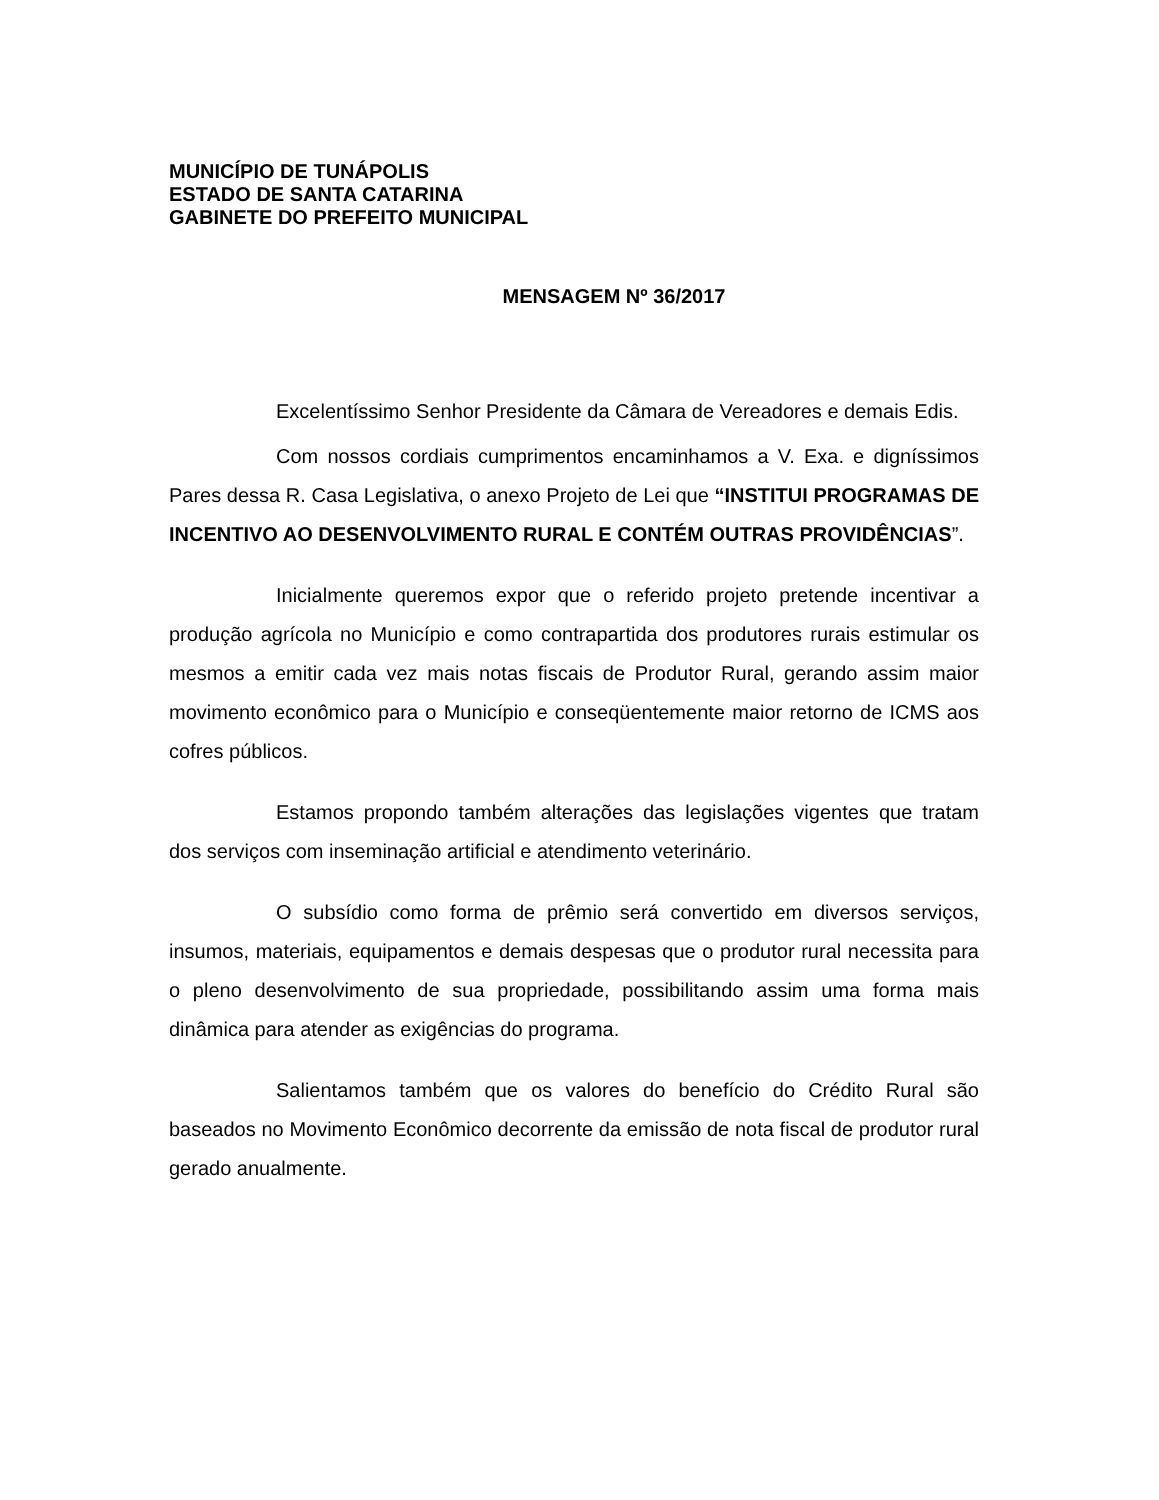MUNICÍPIO DE TUNÁPOLIS
ESTADO DE SANTA CATARINA
GABINETE DO PREFEITO MUNICIPAL
MENSAGEM Nº 36/2017
Excelentíssimo Senhor Presidente da Câmara de Vereadores e demais Edis.
Com nossos cordiais cumprimentos encaminhamos a V. Exa. e digníssimos Pares dessa R. Casa Legislativa, o anexo Projeto de Lei que “INSTITUI PROGRAMAS DE INCENTIVO AO DESENVOLVIMENTO RURAL E CONTÉM OUTRAS PROVIDÊNCIAS”.
Inicialmente queremos expor que o referido projeto pretende incentivar a produção agrícola no Município e como contrapartida dos produtores rurais estimular os mesmos a emitir cada vez mais notas fiscais de Produtor Rural, gerando assim maior movimento econômico para o Município e conseqüentemente maior retorno de ICMS aos cofres públicos.
Estamos propondo também alterações das legislações vigentes que tratam dos serviços com inseminação artificial e atendimento veterinário.
O subsídio como forma de prêmio será convertido em diversos serviços, insumos, materiais, equipamentos e demais despesas que o produtor rural necessita para o pleno desenvolvimento de sua propriedade, possibilitando assim uma forma mais dinâmica para atender as exigências do programa.
Salientamos também que os valores do benefício do Crédito Rural são baseados no Movimento Econômico decorrente da emissão de nota fiscal de produtor rural gerado anualmente.